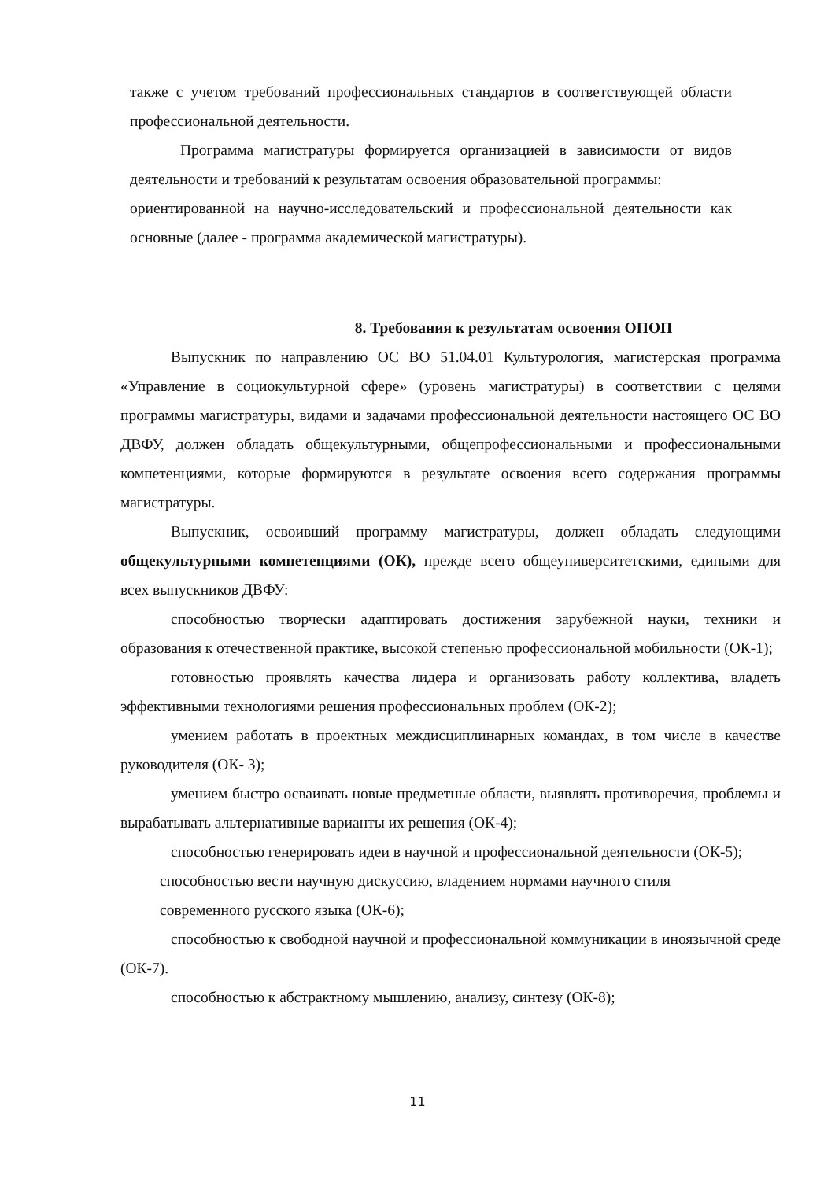также с учетом требований профессиональных стандартов в соответствующей области профессиональной деятельности.
Программа магистратуры формируется организацией в зависимости от видов деятельности и требований к результатам освоения образовательной программы:
ориентированной на научно-исследовательский и профессиональной деятельности как основные (далее - программа академической магистратуры).
8. Требования к результатам освоения ОПОП
Выпускник по направлению ОС ВО 51.04.01 Культурология, магистерская программа «Управление в социокультурной сфере» (уровень магистратуры) в соответствии с целями программы магистратуры, видами и задачами профессиональной деятельности настоящего ОС ВО ДВФУ, должен обладать общекультурными, общепрофессиональными и профессиональными компетенциями, которые формируются в результате освоения всего содержания программы магистратуры.
Выпускник, освоивший программу магистратуры, должен обладать следующими общекультурными компетенциями (ОК), прежде всего общеуниверситетскими, едиными для всех выпускников ДВФУ:
способностью творчески адаптировать достижения зарубежной науки, техники и образования к отечественной практике, высокой степенью профессиональной мобильности (ОК-1);
готовностью проявлять качества лидера и организовать работу коллектива, владеть эффективными технологиями решения профессиональных проблем (ОК-2);
умением работать в проектных междисциплинарных командах, в том числе в качестве руководителя (ОК- 3);
умением быстро осваивать новые предметные области, выявлять противоречия, проблемы и вырабатывать альтернативные варианты их решения (ОК-4);
способностью генерировать идеи в научной и профессиональной деятельности (ОК-5);
способностью вести научную дискуссию, владением нормами научного стиля
современного русского языка (ОК-6);
способностью к свободной научной и профессиональной коммуникации в иноязычной среде (ОК-7).
способностью к абстрактному мышлению, анализу, синтезу (ОК-8);
11